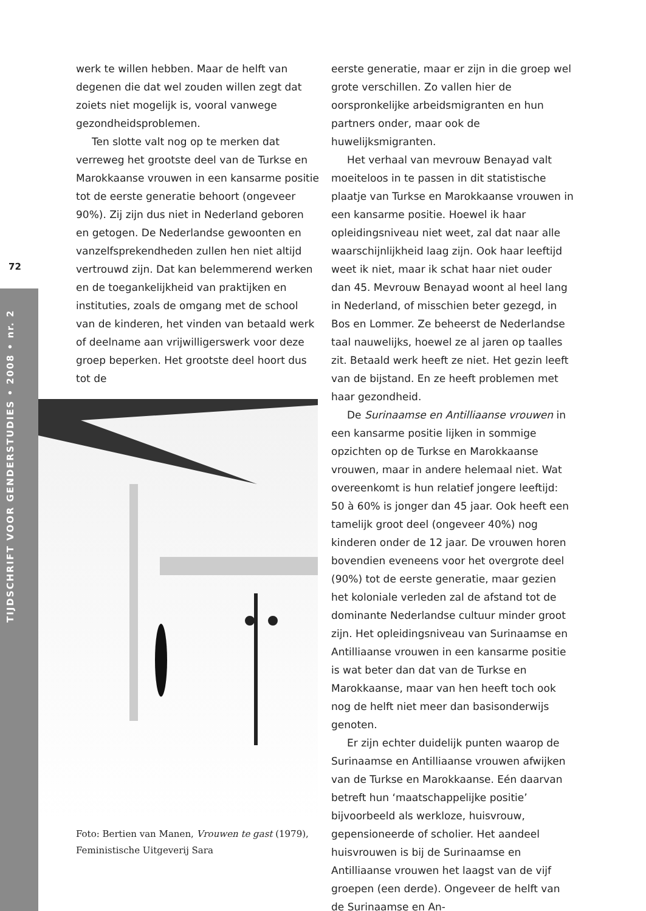72
TIJDSCHRIFT VOOR GENDERSTUDIES • 2008 • nr. 2
werk te willen hebben. Maar de helft van degenen die dat wel zouden willen zegt dat zoiets niet mogelijk is, vooral vanwege gezondheidsproblemen.
Ten slotte valt nog op te merken dat verreweg het grootste deel van de Turkse en Marokkaanse vrouwen in een kansarme positie tot de eerste generatie behoort (ongeveer 90%). Zij zijn dus niet in Nederland geboren en getogen. De Nederlandse gewoonten en vanzelfsprekendheden zullen hen niet altijd vertrouwd zijn. Dat kan belemmerend werken en de toegankelijkheid van praktijken en instituties, zoals de omgang met de school van de kinderen, het vinden van betaald werk of deelname aan vrijwilligerswerk voor deze groep beperken. Het grootste deel hoort dus tot de
Foto: Bertien van Manen, Vrouwen te gast (1979), Feministische Uitgeverij Sara
eerste generatie, maar er zijn in die groep wel grote verschillen. Zo vallen hier de oorspronkelijke arbeidsmigranten en hun partners onder, maar ook de huwelijksmigranten.
Het verhaal van mevrouw Benayad valt moeiteloos in te passen in dit statistische plaatje van Turkse en Marokkaanse vrouwen in een kansarme positie. Hoewel ik haar opleidingsniveau niet weet, zal dat naar alle waarschijnlijkheid laag zijn. Ook haar leeftijd weet ik niet, maar ik schat haar niet ouder dan 45. Mevrouw Benayad woont al heel lang in Nederland, of misschien beter gezegd, in Bos en Lommer. Ze beheerst de Nederlandse taal nauwelijks, hoewel ze al jaren op taalles zit. Betaald werk heeft ze niet. Het gezin leeft van de bijstand. En ze heeft problemen met haar gezondheid.
De Surinaamse en Antilliaanse vrouwen in een kansarme positie lijken in sommige opzichten op de Turkse en Marokkaanse vrouwen, maar in andere helemaal niet. Wat overeenkomt is hun relatief jongere leeftijd: 50 à 60% is jonger dan 45 jaar. Ook heeft een tamelijk groot deel (ongeveer 40%) nog kinderen onder de 12 jaar. De vrouwen horen bovendien eveneens voor het overgrote deel (90%) tot de eerste generatie, maar gezien het koloniale verleden zal de afstand tot de dominante Nederlandse cultuur minder groot zijn. Het opleidingsniveau van Surinaamse en Antilliaanse vrouwen in een kansarme positie is wat beter dan dat van de Turkse en Marokkaanse, maar van hen heeft toch ook nog de helft niet meer dan basisonderwijs genoten.
Er zijn echter duidelijk punten waarop de Surinaamse en Antilliaanse vrouwen afwijken van de Turkse en Marokkaanse. Eén daarvan betreft hun ‘maatschappelijke positie’ bijvoorbeeld als werkloze, huisvrouw, gepensioneerde of scholier. Het aandeel huisvrouwen is bij de Surinaamse en Antilliaanse vrouwen het laagst van de vijf groepen (een derde). Ongeveer de helft van de Surinaamse en An-